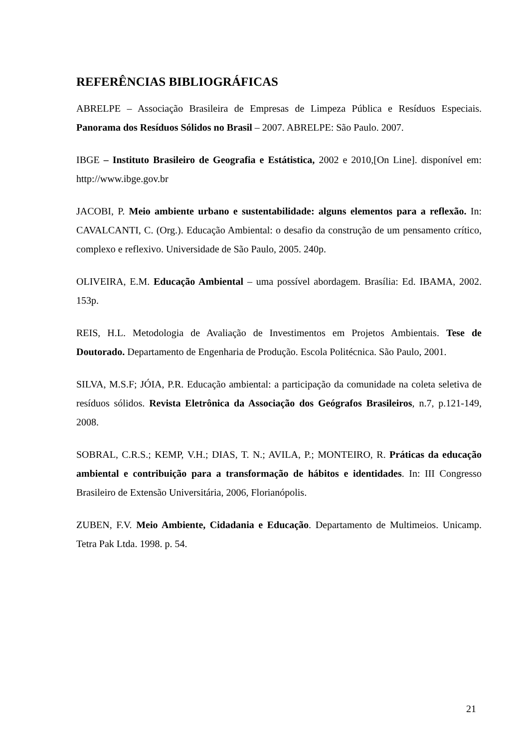REFERÊNCIAS BIBLIOGRÁFICAS
ABRELPE – Associação Brasileira de Empresas de Limpeza Pública e Resíduos Especiais. Panorama dos Resíduos Sólidos no Brasil – 2007. ABRELPE: São Paulo. 2007.
IBGE – Instituto Brasileiro de Geografia e Estátistica, 2002 e 2010,[On Line]. disponível em: http://www.ibge.gov.br
JACOBI, P. Meio ambiente urbano e sustentabilidade: alguns elementos para a reflexão. In: CAVALCANTI, C. (Org.). Educação Ambiental: o desafio da construção de um pensamento crítico, complexo e reflexivo. Universidade de São Paulo, 2005. 240p.
OLIVEIRA, E.M. Educação Ambiental – uma possível abordagem. Brasília: Ed. IBAMA, 2002. 153p.
REIS, H.L. Metodologia de Avaliação de Investimentos em Projetos Ambientais. Tese de Doutorado. Departamento de Engenharia de Produção. Escola Politécnica. São Paulo, 2001.
SILVA, M.S.F; JÓIA, P.R. Educação ambiental: a participação da comunidade na coleta seletiva de resíduos sólidos. Revista Eletrônica da Associação dos Geógrafos Brasileiros, n.7, p.121-149, 2008.
SOBRAL, C.R.S.; KEMP, V.H.; DIAS, T. N.; AVILA, P.; MONTEIRO, R. Práticas da educação ambiental e contribuição para a transformação de hábitos e identidades. In: III Congresso Brasileiro de Extensão Universitária, 2006, Florianópolis.
ZUBEN, F.V. Meio Ambiente, Cidadania e Educação. Departamento de Multimeios. Unicamp. Tetra Pak Ltda. 1998. p. 54.
21